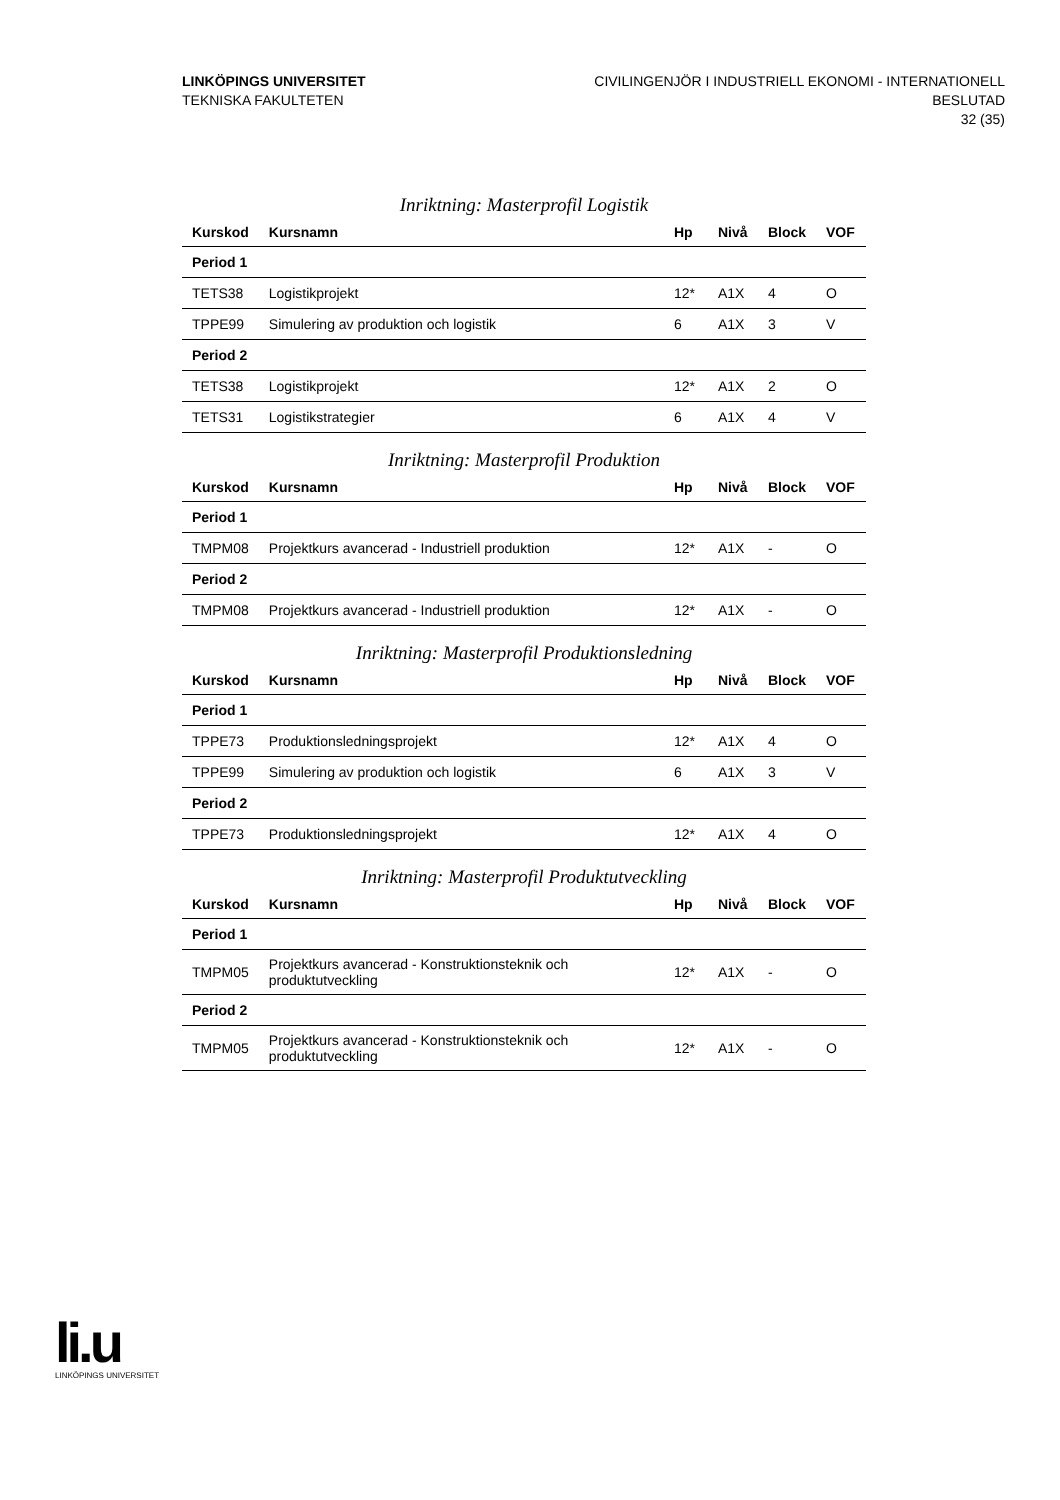LINKÖPINGS UNIVERSITET
TEKNISKA FAKULTETEN
CIVILINGENJÖR I INDUSTRIELL EKONOMI - INTERNATIONELL
BESLUTAD
32 (35)
Inriktning: Masterprofil Logistik
| Kurskod | Kursnamn | Hp | Nivå | Block | VOF |
| --- | --- | --- | --- | --- | --- |
| Period 1 | | | | | |
| TETS38 | Logistikprojekt | 12* | A1X | 4 | O |
| TPPE99 | Simulering av produktion och logistik | 6 | A1X | 3 | V |
| Period 2 | | | | | |
| TETS38 | Logistikprojekt | 12* | A1X | 2 | O |
| TETS31 | Logistikstrategier | 6 | A1X | 4 | V |
Inriktning: Masterprofil Produktion
| Kurskod | Kursnamn | Hp | Nivå | Block | VOF |
| --- | --- | --- | --- | --- | --- |
| Period 1 | | | | | |
| TMPM08 | Projektkurs avancerad - Industriell produktion | 12* | A1X | - | O |
| Period 2 | | | | | |
| TMPM08 | Projektkurs avancerad - Industriell produktion | 12* | A1X | - | O |
Inriktning: Masterprofil Produktionsledning
| Kurskod | Kursnamn | Hp | Nivå | Block | VOF |
| --- | --- | --- | --- | --- | --- |
| Period 1 | | | | | |
| TPPE73 | Produktionsledningsprojekt | 12* | A1X | 4 | O |
| TPPE99 | Simulering av produktion och logistik | 6 | A1X | 3 | V |
| Period 2 | | | | | |
| TPPE73 | Produktionsledningsprojekt | 12* | A1X | 4 | O |
Inriktning: Masterprofil Produktutveckling
| Kurskod | Kursnamn | Hp | Nivå | Block | VOF |
| --- | --- | --- | --- | --- | --- |
| Period 1 | | | | | |
| TMPM05 | Projektkurs avancerad - Konstruktionsteknik och produktutveckling | 12* | A1X | - | O |
| Period 2 | | | | | |
| TMPM05 | Projektkurs avancerad - Konstruktionsteknik och produktutveckling | 12* | A1X | - | O |
li.u
LINKÖPINGS UNIVERSITET